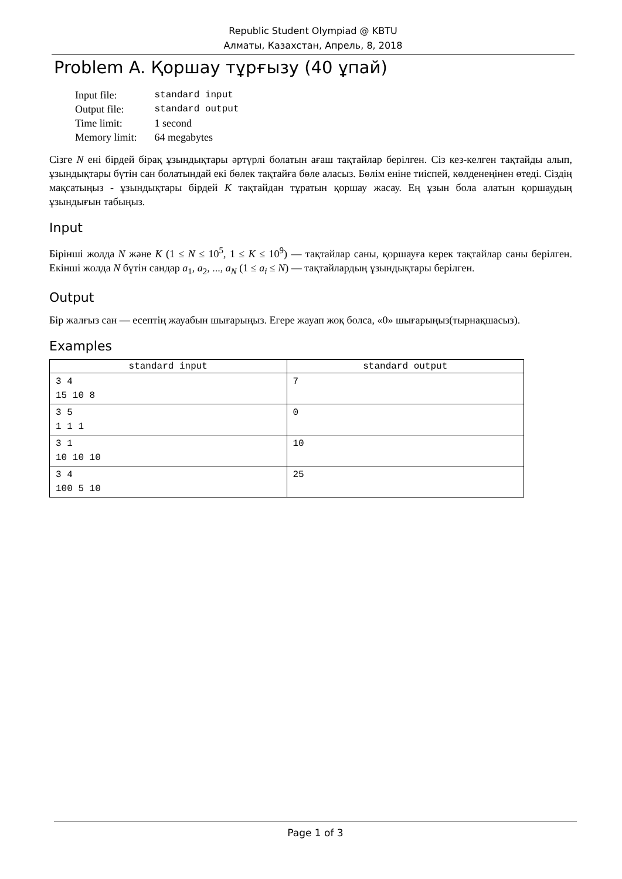Republic Student Olympiad @ KBTU
Алматы, Казахстан, Апрель, 8, 2018
Problem A. Қоршау тұрғызу (40 ұпай)
| Input file: | standard input |
| Output file: | standard output |
| Time limit: | 1 second |
| Memory limit: | 64 megabytes |
Сізге N ені бірдей бірақ ұзындықтары әртүрлі болатын ағаш тақтайлар берілген. Сіз кез-келген тақтайды алып, ұзындықтары бүтін сан болатындай екі бөлек тақтайға бөле аласыз. Бөлім еніне тиіспей, көлденеңінен өтеді. Сіздің мақсатыңыз - ұзындықтары бірдей K тақтайдан тұратын қоршау жасау. Ең ұзын бола алатын қоршаудың ұзындығын табыңыз.
Input
Бірінші жолда N және K (1 ≤ N ≤ 10<sup>5</sup>, 1 ≤ K ≤ 10<sup>9</sup>) — тақтайлар саны, қоршауға керек тақтайлар саны берілген. Екінші жолда N бүтін сандар a<sub>1</sub>, a<sub>2</sub>, ..., a<sub>N</sub> (1 ≤ a<sub>i</sub> ≤ N) — тақтайлардың ұзындықтары берілген.
Output
Бір жалғыз сан — есептің жауабын шығарыңыз. Егере жауап жоқ болса, «0» шығарыңыз(тырнақшасыз).
Examples
| standard input | standard output |
| --- | --- |
| 3 4 15 10 8 | 7 |
| 3 5 1 1 1 | 0 |
| 3 1 10 10 10 | 10 |
| 3 4 100 5 10 | 25 |
Page 1 of 3